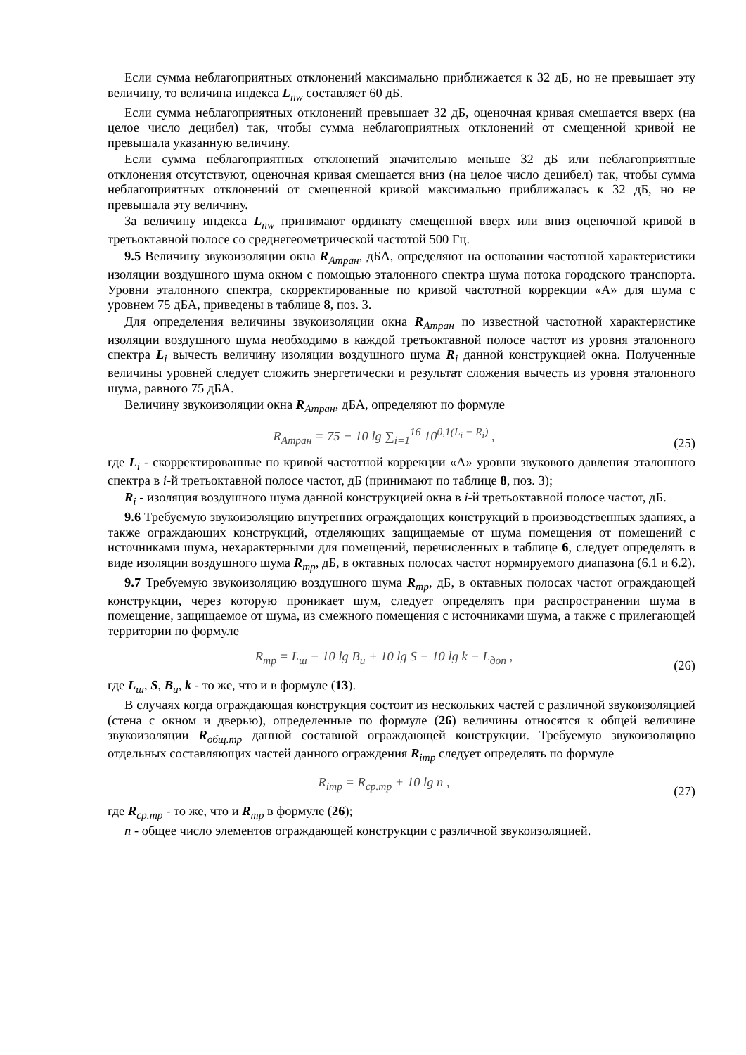Если сумма неблагоприятных отклонений максимально приближается к 32 дБ, но не превышает эту величину, то величина индекса L<sub>nw</sub> составляет 60 дБ.
Если сумма неблагоприятных отклонений превышает 32 дБ, оценочная кривая смешается вверх (на целое число децибел) так, чтобы сумма неблагоприятных отклонений от смещенной кривой не превышала указанную величину.
Если сумма неблагоприятных отклонений значительно меньше 32 дБ или неблагоприятные отклонения отсутствуют, оценочная кривая смещается вниз (на целое число децибел) так, чтобы сумма неблагоприятных отклонений от смещенной кривой максимально приближалась к 32 дБ, но не превышала эту величину.
За величину индекса L<sub>nw</sub> принимают ординату смещенной вверх или вниз оценочной кривой в третьоктавной полосе со среднегеометрической частотой 500 Гц.
9.5 Величину звукоизоляции окна R<sub>Атран</sub>, дБА, определяют на основании частотной характеристики изоляции воздушного шума окном с помощью эталонного спектра шума потока городского транспорта. Уровни эталонного спектра, скорректированные по кривой частотной коррекции «А» для шума с уровнем 75 дБА, приведены в таблице 8, поз. 3.
Для определения величины звукоизоляции окна R<sub>Атран</sub> по известной частотной характеристике изоляции воздушного шума необходимо в каждой третьоктавной полосе частот из уровня эталонного спектра L<sub>i</sub> вычесть величину изоляции воздушного шума R<sub>i</sub> данной конструкцией окна. Полученные величины уровней следует сложить энергетически и результат сложения вычесть из уровня эталонного шума, равного 75 дБА.
Величину звукоизоляции окна R<sub>Атран</sub>, дБА, определяют по формуле
R<sub>Атран</sub> = 75 − 10 lg ∑<sub>i=1</sub><sup>16</sup> 10<sup>0,1(L<sub>i</sub> − R<sub>i</sub>)</sup> ,
(25)
где L<sub>i</sub> - скорректированные по кривой частотной коррекции «А» уровни звукового давления эталонного спектра в i-й третьоктавной полосе частот, дБ (принимают по таблице 8, поз. 3);
R<sub>i</sub> - изоляция воздушного шума данной конструкцией окна в i-й третьоктавной полосе частот, дБ.
9.6 Требуемую звукоизоляцию внутренних ограждающих конструкций в производственных зданиях, а также ограждающих конструкций, отделяющих защищаемые от шума помещения от помещений с источниками шума, нехарактерными для помещений, перечисленных в таблице 6, следует определять в виде изоляции воздушного шума R<sub>тр</sub>, дБ, в октавных полосах частот нормируемого диапазона (6.1 и 6.2).
9.7 Требуемую звукоизоляцию воздушного шума R<sub>тр</sub>, дБ, в октавных полосах частот ограждающей конструкции, через которую проникает шум, следует определять при распространении шума в помещение, защищаемое от шума, из смежного помещения с источниками шума, а также с прилегающей территории по формуле
R<sub>тр</sub> = L<sub>ш</sub> − 10 lg B<sub>и</sub> + 10 lg S − 10 lg k − L<sub>доп</sub> ,
(26)
где L<sub>ш</sub>, S, B<sub>и</sub>, k - то же, что и в формуле (13).
В случаях когда ограждающая конструкция состоит из нескольких частей с различной звукоизоляцией (стена с окном и дверью), определенные по формуле (26) величины относятся к общей величине звукоизоляции R<sub>общ.тр</sub> данной составной ограждающей конструкции. Требуемую звукоизоляцию отдельных составляющих частей данного ограждения R<sub>iтр</sub> следует определять по формуле
R<sub>iтр</sub> = R<sub>ср.тр</sub> + 10 lg n ,
(27)
где R<sub>ср.тр</sub> - то же, что и R<sub>тр</sub> в формуле (26);
n - общее число элементов ограждающей конструкции с различной звукоизоляцией.